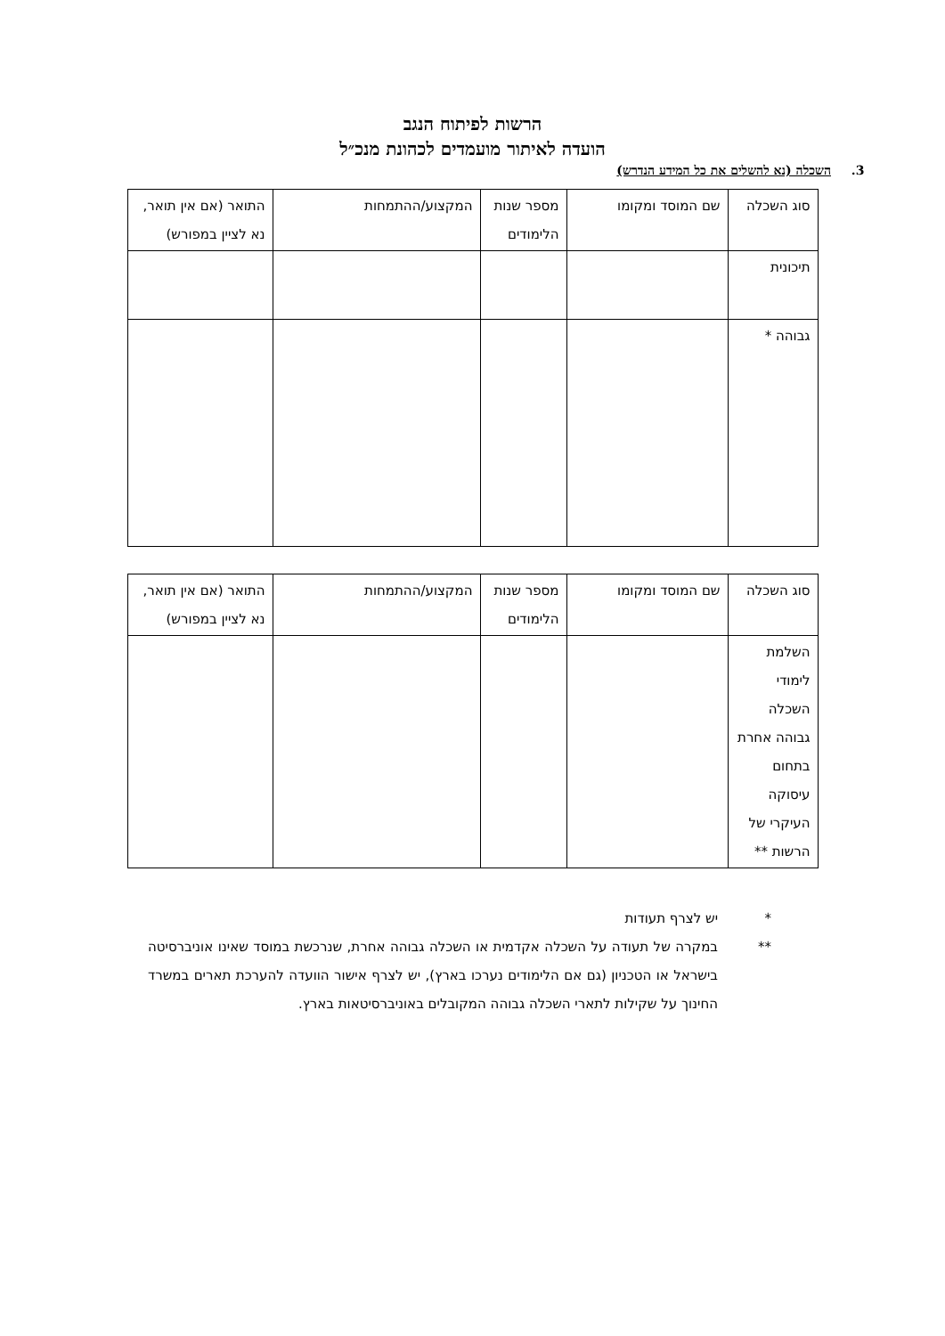הרשות לפיתוח הנגב
הועדה לאיתור מועמדים לכהונת מנכ״ל
3. השכלה (נא להשלים את כל המידע הנדרש)
| סוג השכלה | שם המוסד ומקומו | מספר שנות הלימודים | המקצוע/ההתמחות | התואר (אם אין תואר, נא לציין במפורש) |
| תיכונית | | | | |
| גבוהה * | | | | |
| סוג השכלה | שם המוסד ומקומו | מספר שנות הלימודים | המקצוע/ההתמחות | התואר (אם אין תואר, נא לציין במפורש) |
| השלמת לימודי השכלה גבוהה אחרת בתחום עיסוקה העיקרי של הרשות ** | | | | |
* יש לצרף תעודות
** במקרה של תעודה על השכלה אקדמית או השכלה גבוהה אחרת, שנרכשת במוסד שאינו אוניברסיטה בישראל או הטכניון (גם אם הלימודים נערכו בארץ), יש לצרף אישור הוועדה להערכת תארים במשרד החינוך על שקילות לתארי השכלה גבוהה המקובלים באוניברסיטאות בארץ.